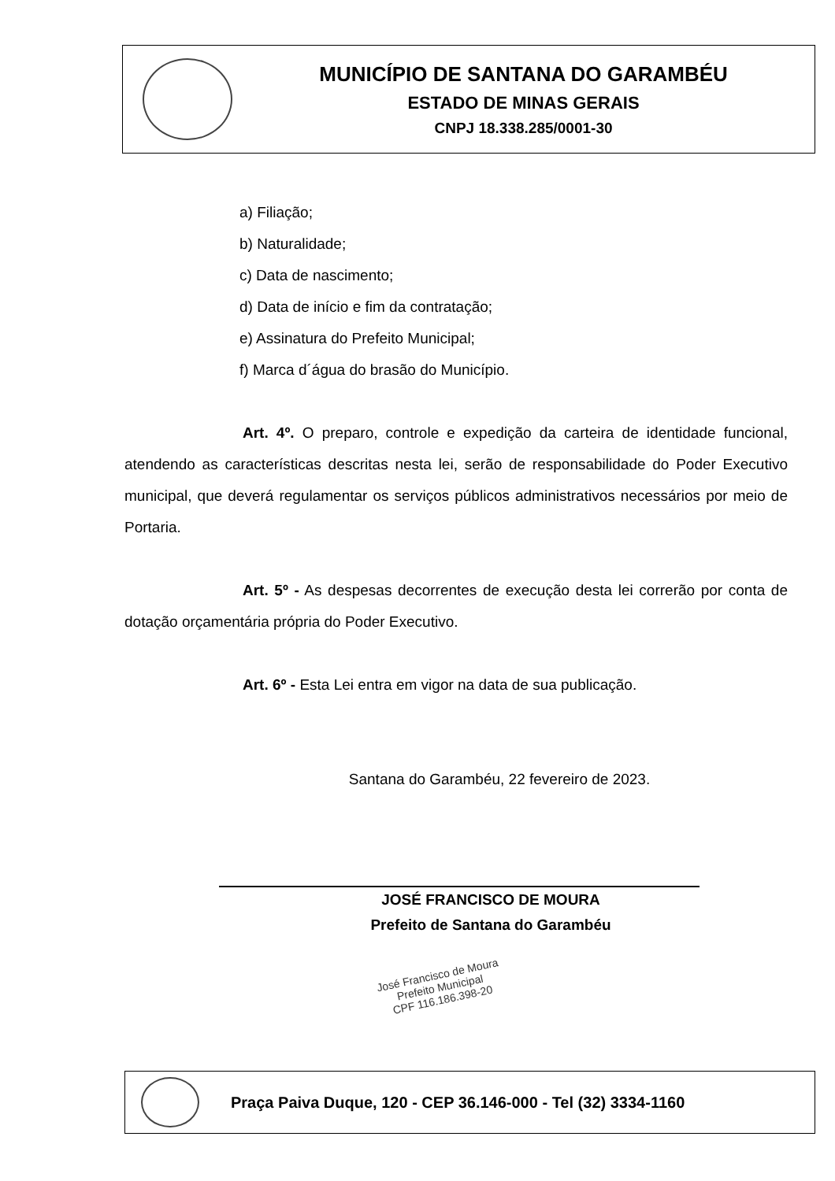MUNICÍPIO DE SANTANA DO GARAMBÉU
ESTADO DE MINAS GERAIS
CNPJ 18.338.285/0001-30
a) Filiação;
b) Naturalidade;
c) Data de nascimento;
d) Data de início e fim da contratação;
e) Assinatura do Prefeito Municipal;
f) Marca d´água do brasão do Município.
Art. 4º. O preparo, controle e expedição da carteira de identidade funcional, atendendo as características descritas nesta lei, serão de responsabilidade do Poder Executivo municipal, que deverá regulamentar os serviços públicos administrativos necessários por meio de Portaria.
Art. 5º - As despesas decorrentes de execução desta lei correrão por conta de dotação orçamentária própria do Poder Executivo.
Art. 6º - Esta Lei entra em vigor na data de sua publicação.
Santana do Garambéu, 22 fevereiro de 2023.
JOSÉ FRANCISCO DE MOURA
Prefeito de Santana do Garambéu
José Francisco de Moura
Prefeito Municipal
CPF 116.186.398-20
Praça Paiva Duque, 120 - CEP 36.146-000 - Tel (32) 3334-1160